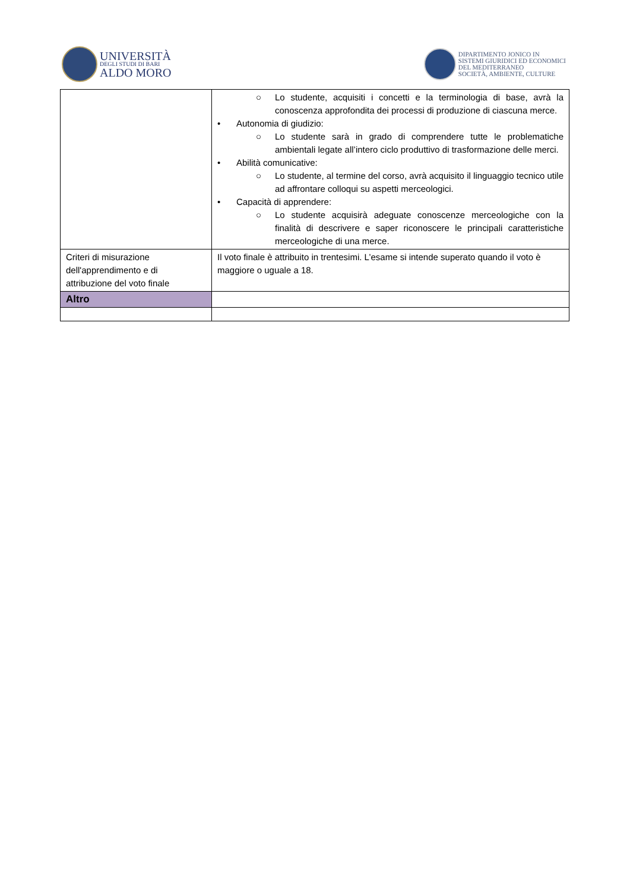UNIVERSITÀ
DEGLI STUDI DI BARI
ALDO MORO
DIPARTIMENTO JONICO IN
SISTEMI GIURIDICI ED ECONOMICI
DEL MEDITERRANEO
SOCIETÀ, AMBIENTE, CULTURE
| | ○ Lo studente, acquisiti i concetti e la terminologia di base, avrà la conoscenza approfondita dei processi di produzione di ciascuna merce. • Autonomia di giudizio: ○ Lo studente sarà in grado di comprendere tutte le problematiche ambientali legate all’intero ciclo produttivo di trasformazione delle merci. • Abilità comunicative: ○ Lo studente, al termine del corso, avrà acquisito il linguaggio tecnico utile ad affrontare colloqui su aspetti merceologici. • Capacità di apprendere: ○ Lo studente acquisirà adeguate conoscenze merceologiche con la finalità di descrivere e saper riconoscere le principali caratteristiche merceologiche di una merce. |
| Criteri di misurazione dell'apprendimento e di attribuzione del voto finale | Il voto finale è attribuito in trentesimi. L’esame si intende superato quando il voto è maggiore o uguale a 18. |
| Altro | |